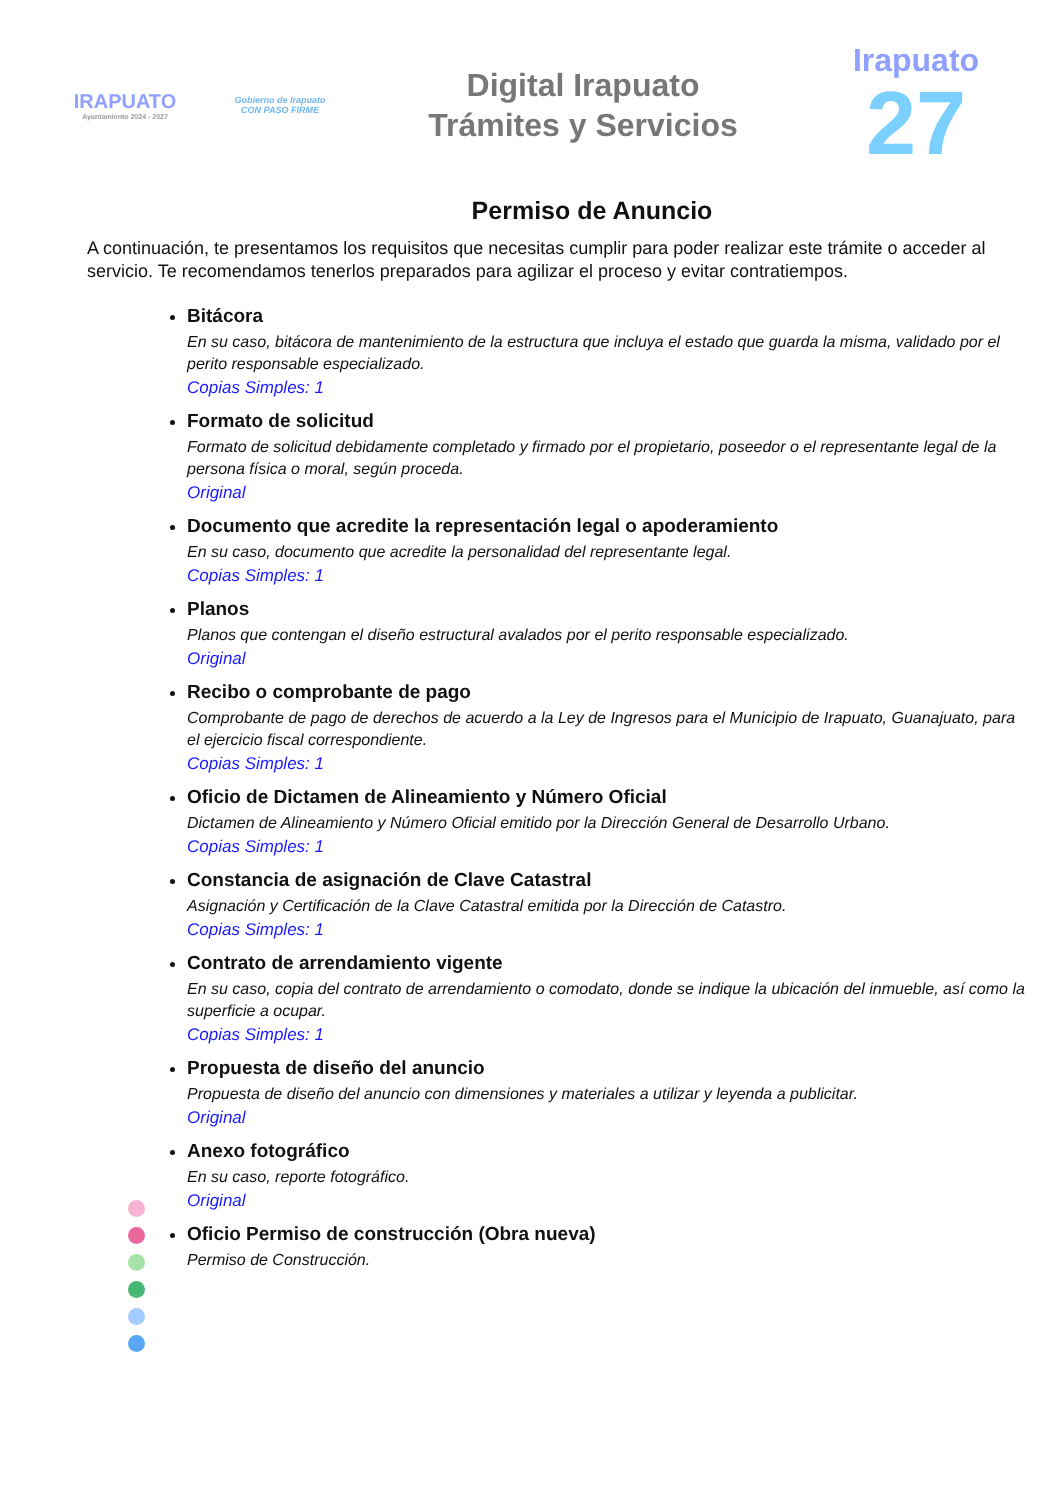IRAPUATO
Ayuntamiento 2024 - 2027
Gobierno de Irapuato
CON PASO FIRME
Digital Irapuato
Trámites y Servicios
Irapuato
27
Permiso de Anuncio
A continuación, te presentamos los requisitos que necesitas cumplir para poder realizar este trámite o acceder al servicio. Te recomendamos tenerlos preparados para agilizar el proceso y evitar contratiempos.
Bitácora
En su caso, bitácora de mantenimiento de la estructura que incluya el estado que guarda la misma, validado por el perito responsable especializado.
Copias Simples: 1
Formato de solicitud
Formato de solicitud debidamente completado y firmado por el propietario, poseedor o el representante legal de la persona física o moral, según proceda.
Original
Documento que acredite la representación legal o apoderamiento
En su caso, documento que acredite la personalidad del representante legal.
Copias Simples: 1
Planos
Planos que contengan el diseño estructural avalados por el perito responsable especializado.
Original
Recibo o comprobante de pago
Comprobante de pago de derechos de acuerdo a la Ley de Ingresos para el Municipio de Irapuato, Guanajuato, para el ejercicio fiscal correspondiente.
Copias Simples: 1
Oficio de Dictamen de Alineamiento y Número Oficial
Dictamen de Alineamiento y Número Oficial emitido por la Dirección General de Desarrollo Urbano.
Copias Simples: 1
Constancia de asignación de Clave Catastral
Asignación y Certificación de la Clave Catastral emitida por la Dirección de Catastro.
Copias Simples: 1
Contrato de arrendamiento vigente
En su caso, copia del contrato de arrendamiento o comodato, donde se indique la ubicación del inmueble, así como la superficie a ocupar.
Copias Simples: 1
Propuesta de diseño del anuncio
Propuesta de diseño del anuncio con dimensiones y materiales a utilizar y leyenda a publicitar.
Original
Anexo fotográfico
En su caso, reporte fotográfico.
Original
Oficio Permiso de construcción (Obra nueva)
Permiso de Construcción.